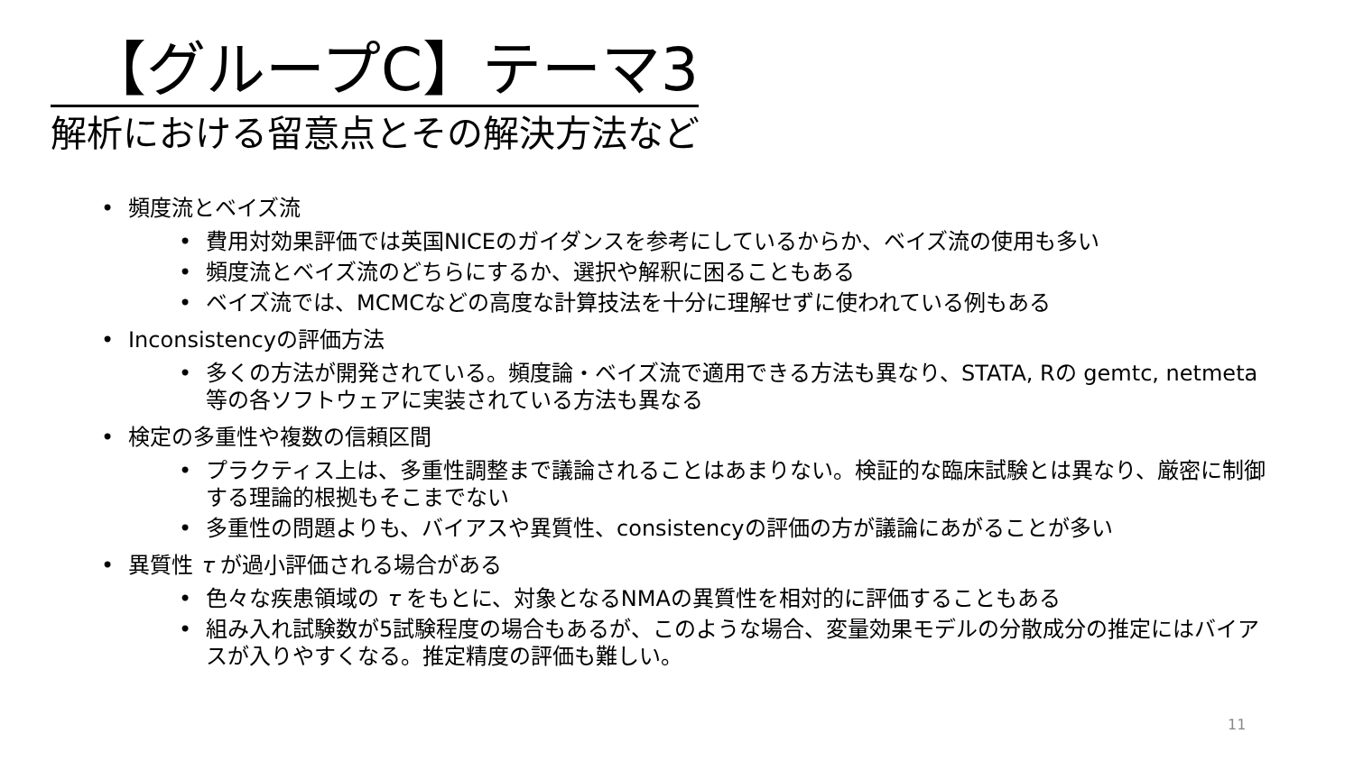【グループC】テーマ3
解析における留意点とその解決方法など
頻度流とベイズ流
費用対効果評価では英国NICEのガイダンスを参考にしているからか、ベイズ流の使用も多い
頻度流とベイズ流のどちらにするか、選択や解釈に困ることもある
ベイズ流では、MCMCなどの高度な計算技法を十分に理解せずに使われている例もある
Inconsistencyの評価方法
多くの方法が開発されている。頻度論・ベイズ流で適用できる方法も異なり、STATA, Rの gemtc, netmeta等の各ソフトウェアに実装されている方法も異なる
検定の多重性や複数の信頼区間
プラクティス上は、多重性調整まで議論されることはあまりない。検証的な臨床試験とは異なり、厳密に制御する理論的根拠もそこまでない
多重性の問題よりも、バイアスや異質性、consistencyの評価の方が議論にあがることが多い
異質性 τ が過小評価される場合がある
色々な疾患領域の τ をもとに、対象となるNMAの異質性を相対的に評価することもある
組み入れ試験数が5試験程度の場合もあるが、このような場合、変量効果モデルの分散成分の推定にはバイアスが入りやすくなる。推定精度の評価も難しい。
11